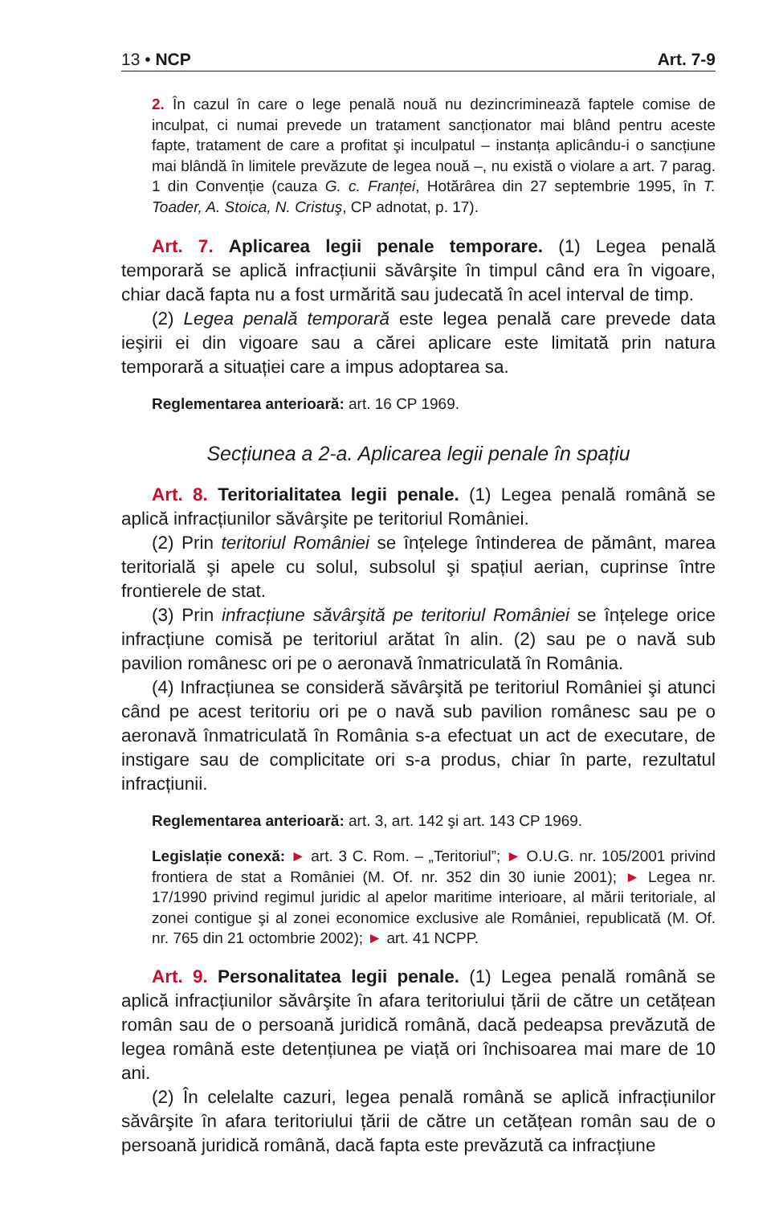13 • NCP Art. 7-9
2. În cazul în care o lege penală nouă nu dezincriminează faptele comise de inculpat, ci numai prevede un tratament sancționator mai blând pentru aceste fapte, tratament de care a profitat şi inculpatul – instanța aplicându-i o sancțiune mai blândă în limitele prevăzute de legea nouă –, nu există o violare a art. 7 parag. 1 din Convenție (cauza G. c. Franței, Hotărârea din 27 septembrie 1995, în T. Toader, A. Stoica, N. Cristuş, CP adnotat, p. 17).
Art. 7. Aplicarea legii penale temporare. (1) Legea penală temporară se aplică infracțiunii săvârşite în timpul când era în vigoare, chiar dacă fapta nu a fost urmărită sau judecată în acel interval de timp.
(2) Legea penală temporară este legea penală care prevede data ieşirii ei din vigoare sau a cărei aplicare este limitată prin natura temporară a situației care a impus adoptarea sa.
Reglementarea anterioară: art. 16 CP 1969.
Secțiunea a 2-a. Aplicarea legii penale în spațiu
Art. 8. Teritorialitatea legii penale. (1) Legea penală română se aplică infracțiunilor săvârşite pe teritoriul României.
(2) Prin teritoriul României se înțelege întinderea de pământ, marea teritorială şi apele cu solul, subsolul şi spațiul aerian, cuprinse între frontierele de stat.
(3) Prin infracțiune săvârşită pe teritoriul României se înțelege orice infracțiune comisă pe teritoriul arătat în alin. (2) sau pe o navă sub pavilion românesc ori pe o aeronavă înmatriculată în România.
(4) Infracțiunea se consideră săvârşită pe teritoriul României şi atunci când pe acest teritoriu ori pe o navă sub pavilion românesc sau pe o aeronavă înmatriculată în România s-a efectuat un act de executare, de instigare sau de complicitate ori s-a produs, chiar în parte, rezultatul infracțiunii.
Reglementarea anterioară: art. 3, art. 142 şi art. 143 CP 1969.
Legislație conexă: ► art. 3 C. Rom. – „Teritoriul”; ► O.U.G. nr. 105/2001 privind frontiera de stat a României (M. Of. nr. 352 din 30 iunie 2001); ► Legea nr. 17/1990 privind regimul juridic al apelor maritime interioare, al mării teritoriale, al zonei contigue şi al zonei economice exclusive ale României, republicată (M. Of. nr. 765 din 21 octombrie 2002); ► art. 41 NCPP.
Art. 9. Personalitatea legii penale. (1) Legea penală română se aplică infracțiunilor săvârşite în afara teritoriului țării de către un cetățean român sau de o persoană juridică română, dacă pedeapsa prevăzută de legea română este detențiunea pe viață ori închisoarea mai mare de 10 ani.
(2) În celelalte cazuri, legea penală română se aplică infracțiunilor săvârşite în afara teritoriului țării de către un cetățean român sau de o persoană juridică română, dacă fapta este prevăzută ca infracțiune